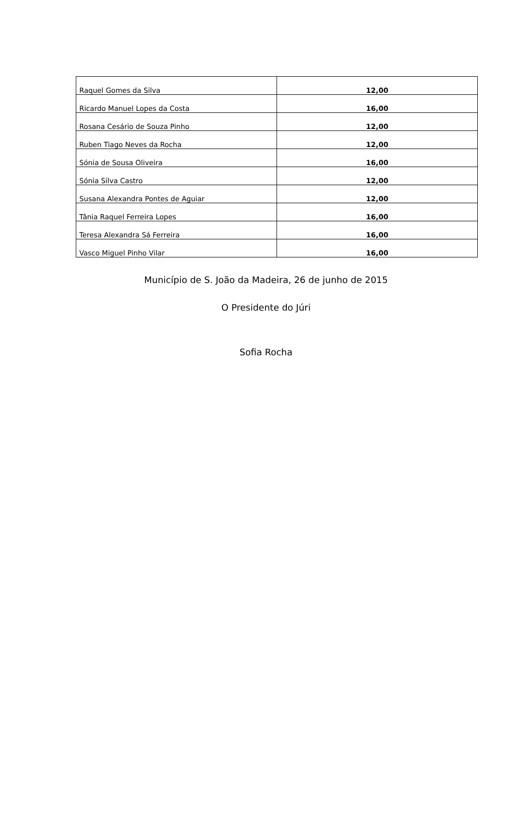| Raquel Gomes da Silva | 12,00 |
| Ricardo Manuel Lopes da Costa | 16,00 |
| Rosana Cesário de Souza Pinho | 12,00 |
| Ruben Tiago Neves da Rocha | 12,00 |
| Sónia de Sousa Oliveira | 16,00 |
| Sónia Silva Castro | 12,00 |
| Susana Alexandra Pontes de Aguiar | 12,00 |
| Tânia Raquel Ferreira Lopes | 16,00 |
| Teresa Alexandra Sá Ferreira | 16,00 |
| Vasco Miguel Pinho Vilar | 16,00 |
Município de S. João da Madeira, 26 de junho de 2015
O Presidente do Júri
Sofia Rocha